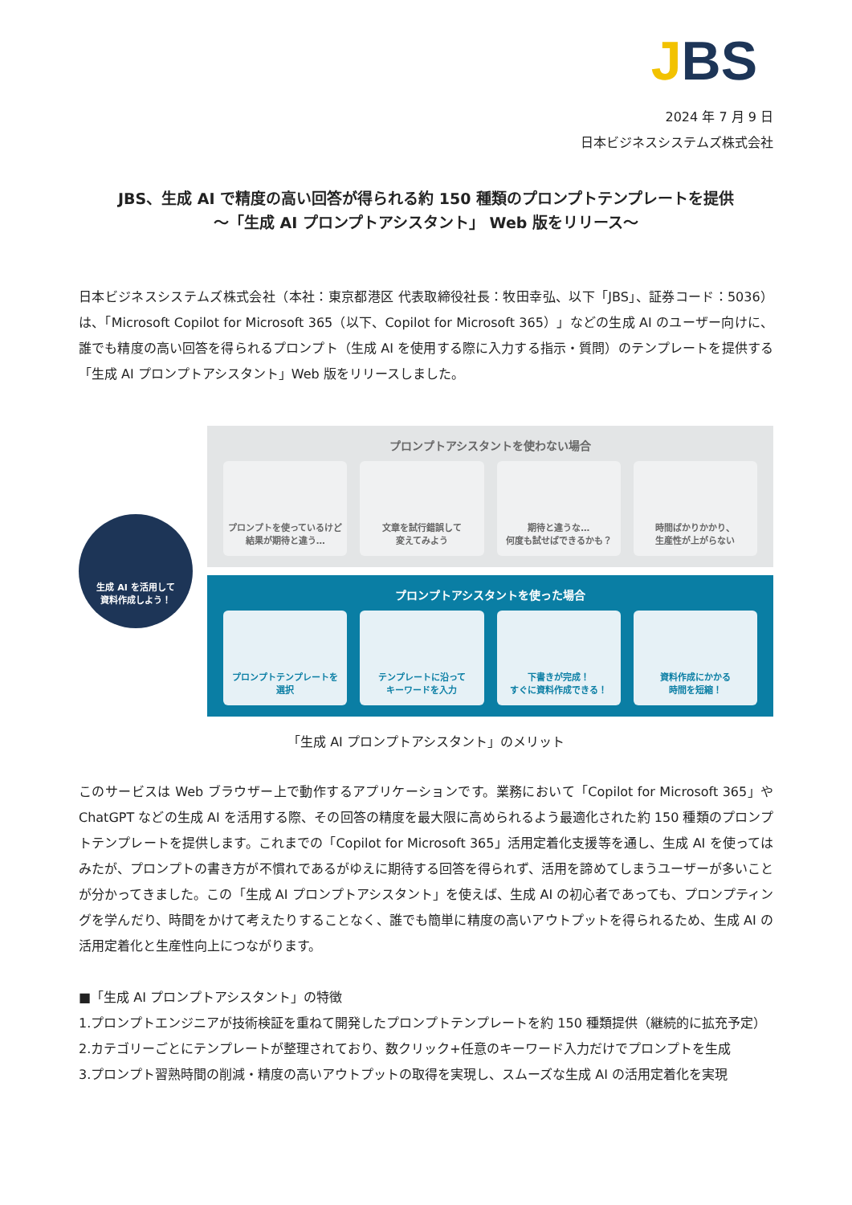JBS
2024 年 7 月 9 日
日本ビジネスシステムズ株式会社
JBS、生成 AI で精度の高い回答が得られる約 150 種類のプロンプトテンプレートを提供
～「生成 AI プロンプトアシスタント」 Web 版をリリース～
日本ビジネスシステムズ株式会社（本社：東京都港区 代表取締役社長：牧田幸弘、以下「JBS」、証券コード：5036）は、「Microsoft Copilot for Microsoft 365（以下、Copilot for Microsoft 365）」などの生成 AI のユーザー向けに、誰でも精度の高い回答を得られるプロンプト（生成 AI を使用する際に入力する指示・質問）のテンプレートを提供する「生成 AI プロンプトアシスタント」Web 版をリリースしました。
生成 AI を活用して
資料作成しよう！
プロンプトアシスタントを使わない場合
プロンプトを使っているけど
結果が期待と違う…
文章を試行錯誤して
変えてみよう
期待と違うな…
何度も試せばできるかも？
時間ばかりかかり、
生産性が上がらない
プロンプトアシスタントを使った場合
プロンプトテンプレートを
選択
テンプレートに沿って
キーワードを入力
下書きが完成！
すぐに資料作成できる！
資料作成にかかる
時間を短縮！
「生成 AI プロンプトアシスタント」のメリット
このサービスは Web ブラウザー上で動作するアプリケーションです。業務において「Copilot for Microsoft 365」や ChatGPT などの生成 AI を活用する際、その回答の精度を最大限に高められるよう最適化された約 150 種類のプロンプトテンプレートを提供します。これまでの「Copilot for Microsoft 365」活用定着化支援等を通し、生成 AI を使ってはみたが、プロンプトの書き方が不慣れであるがゆえに期待する回答を得られず、活用を諦めてしまうユーザーが多いことが分かってきました。この「生成 AI プロンプトアシスタント」を使えば、生成 AI の初心者であっても、プロンプティングを学んだり、時間をかけて考えたりすることなく、誰でも簡単に精度の高いアウトプットを得られるため、生成 AI の活用定着化と生産性向上につながります。
■「生成 AI プロンプトアシスタント」の特徴
1.プロンプトエンジニアが技術検証を重ねて開発したプロンプトテンプレートを約 150 種類提供（継続的に拡充予定）
2.カテゴリーごとにテンプレートが整理されており、数クリック+任意のキーワード入力だけでプロンプトを生成
3.プロンプト習熟時間の削減・精度の高いアウトプットの取得を実現し、スムーズな生成 AI の活用定着化を実現